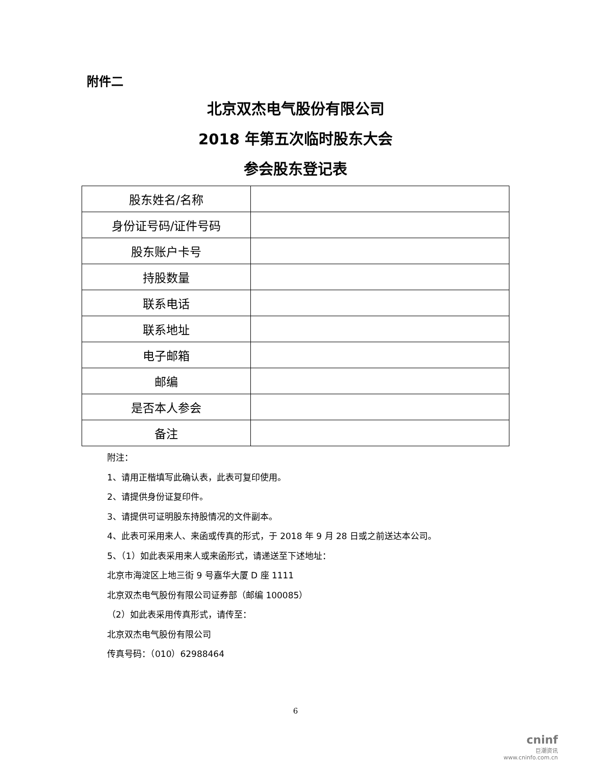附件二
北京双杰电气股份有限公司
2018 年第五次临时股东大会
参会股东登记表
| 股东姓名/名称 | |
| 身份证号码/证件号码 | |
| 股东账户卡号 | |
| 持股数量 | |
| 联系电话 | |
| 联系地址 | |
| 电子邮箱 | |
| 邮编 | |
| 是否本人参会 | |
| 备注 | |
附注：
1、请用正楷填写此确认表，此表可复印使用。
2、请提供身份证复印件。
3、请提供可证明股东持股情况的文件副本。
4、此表可采用来人、来函或传真的形式，于 2018 年 9 月 28 日或之前送达本公司。
5、（1）如此表采用来人或来函形式，请递送至下述地址：
北京市海淀区上地三街 9 号嘉华大厦 D 座 1111
北京双杰电气股份有限公司证券部（邮编 100085）
（2）如此表采用传真形式，请传至：
北京双杰电气股份有限公司
传真号码：（010）62988464
6
cninf
巨潮资讯
www.cninfo.com.cn